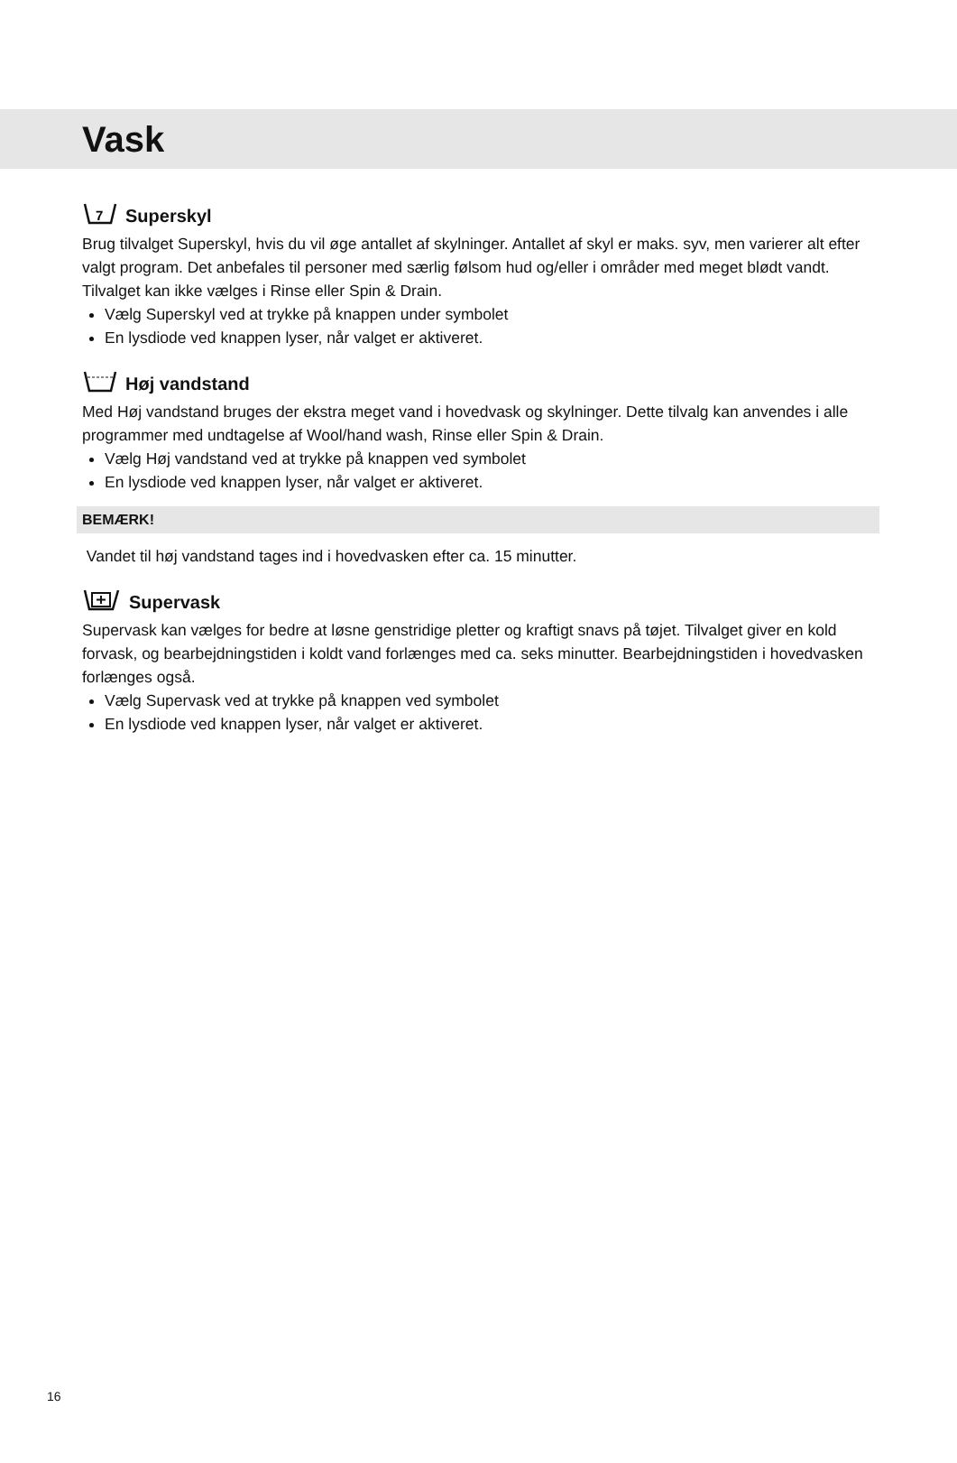Vask
7
Superskyl
Brug tilvalget Superskyl, hvis du vil øge antallet af skylninger. Antallet af skyl er maks. syv, men varierer alt efter valgt program. Det anbefales til personer med særlig følsom hud og/eller i områder med meget blødt vandt. Tilvalget kan ikke vælges i Rinse eller Spin & Drain.
Vælg Superskyl ved at trykke på knappen under symbolet
En lysdiode ved knappen lyser, når valget er aktiveret.
Høj vandstand
Med Høj vandstand bruges der ekstra meget vand i hovedvask og skylninger. Dette tilvalg kan anvendes i alle programmer med undtagelse af Wool/hand wash, Rinse eller Spin & Drain.
Vælg Høj vandstand ved at trykke på knappen ved symbolet
En lysdiode ved knappen lyser, når valget er aktiveret.
BEMÆRK!
Vandet til høj vandstand tages ind i hovedvasken efter ca. 15 minutter.
Supervask
Supervask kan vælges for bedre at løsne genstridige pletter og kraftigt snavs på tøjet. Tilvalget giver en kold forvask, og bearbejdningstiden i koldt vand forlænges med ca. seks minutter. Bearbejdningstiden i hovedvasken forlænges også.
Vælg Supervask ved at trykke på knappen ved symbolet
En lysdiode ved knappen lyser, når valget er aktiveret.
16